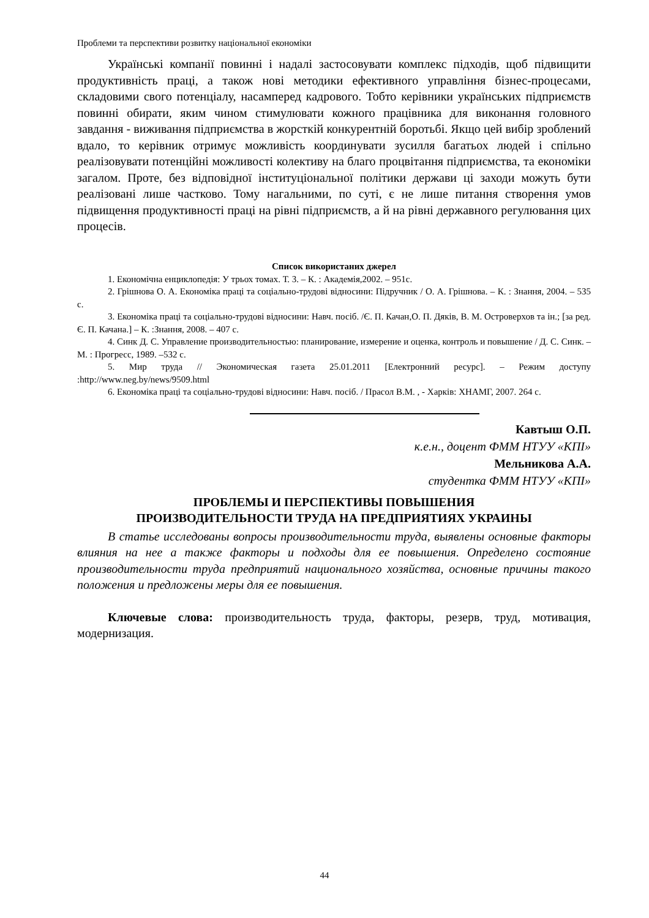Проблеми та перспективи розвитку національної економіки
Українські компанії повинні і надалі застосовувати комплекс підходів, щоб підвищити продуктивність праці, а також нові методики ефективного управління бізнес-процесами, складовими свого потенціалу, насамперед кадрового. Тобто керівники українських підприємств повинні обирати, яким чином стимулювати кожного працівника для виконання головного завдання - виживання підприємства в жорсткій конкурентній боротьбі. Якщо цей вибір зроблений вдало, то керівник отримує можливість координувати зусилля багатьох людей і спільно реалізовувати потенційні можливості колективу на благо процвітання підприємства, та економіки загалом. Проте, без відповідної інституціональної політики держави ці заходи можуть бути реалізовані лише частково. Тому нагальними, по суті, є не лише питання створення умов підвищення продуктивності праці на рівні підприємств, а й на рівні державного регулювання цих процесів.
Список використаних джерел
1. Економічна енциклопедія: У трьох томах. Т. 3. – К. : Академія,2002. – 951с.
2. Грішнова О. А. Економіка праці та соціально-трудові відносини: Підручник / О. А. Грішнова. – К. : Знання, 2004. – 535 с.
3. Економіка праці та соціально-трудові відносини: Навч. посіб. /Є. П. Качан,О. П. Дяків, В. М. Островерхов та ін.; [за ред. Є. П. Качана.] – К. :Знання, 2008. – 407 с.
4. Синк Д. С. Управление производительностью: планирование, измерение и оценка, контроль и повышение / Д. С. Синк. – М. : Прогресс, 1989. –532 с.
5. Мир труда // Экономическая газета 25.01.2011 [Електронний ресурс]. – Режим доступу :http://www.neg.by/news/9509.html
6. Економіка праці та соціально-трудові відносини: Навч. посіб. / Прасол В.М. , - Харків: ХНАМГ, 2007. 264 с.
Кавтыш О.П.
к.е.н., доцент ФММ НТУУ «КПІ»
Мельникова А.А.
студентка ФММ НТУУ «КПІ»
ПРОБЛЕМЫ И ПЕРСПЕКТИВЫ ПОВЫШЕНИЯ
ПРОИЗВОДИТЕЛЬНОСТИ ТРУДА НА ПРЕДПРИЯТИЯХ УКРАИНЫ
В статье исследованы вопросы производительности труда, выявлены основные факторы влияния на нее а также факторы и подходы для ее повышения. Определено состояние производительности труда предприятий национального хозяйства, основные причины такого положения и предложены меры для ее повышения.
Ключевые слова: производительность труда, факторы, резерв, труд, мотивация, модернизация.
44